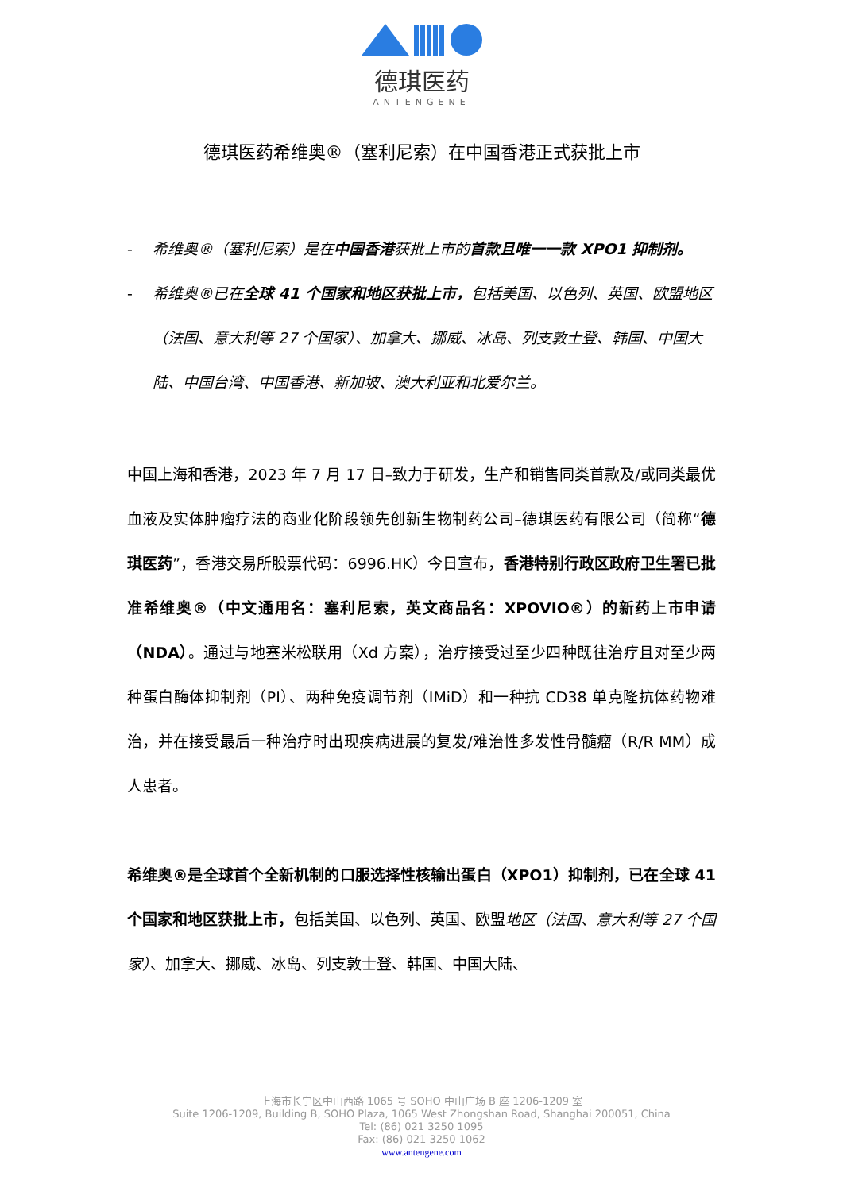德琪医药
ANTENGENE
德琪医药希维奥®（塞利尼索）在中国香港正式获批上市
- 希维奥®（塞利尼索）是在中国香港获批上市的首款且唯一一款 XPO1 抑制剂。
- 希维奥®已在全球 41 个国家和地区获批上市，包括美国、以色列、英国、欧盟地区（法国、意大利等 27 个国家）、加拿大、挪威、冰岛、列支敦士登、韩国、中国大陆、中国台湾、中国香港、新加坡、澳大利亚和北爱尔兰。
中国上海和香港，2023 年 7 月 17 日–致力于研发，生产和销售同类首款及/或同类最优血液及实体肿瘤疗法的商业化阶段领先创新生物制药公司–德琪医药有限公司（简称“德琪医药”，香港交易所股票代码：6996.HK）今日宣布，香港特别行政区政府卫生署已批准希维奥®（中文通用名：塞利尼索，英文商品名：XPOVIO®）的新药上市申请（NDA）。通过与地塞米松联用（Xd 方案），治疗接受过至少四种既往治疗且对至少两种蛋白酶体抑制剂（PI）、两种免疫调节剂（IMiD）和一种抗 CD38 单克隆抗体药物难治，并在接受最后一种治疗时出现疾病进展的复发/难治性多发性骨髓瘤（R/R MM）成人患者。
希维奥®是全球首个全新机制的口服选择性核输出蛋白（XPO1）抑制剂，已在全球 41 个国家和地区获批上市，包括美国、以色列、英国、欧盟地区（法国、意大利等 27 个国家）、加拿大、挪威、冰岛、列支敦士登、韩国、中国大陆、
上海市长宁区中山西路 1065 号 SOHO 中山广场 B 座 1206-1209 室
Suite 1206-1209, Building B, SOHO Plaza, 1065 West Zhongshan Road, Shanghai 200051, China
Tel: (86) 021 3250 1095
Fax: (86) 021 3250 1062
www.antengene.com